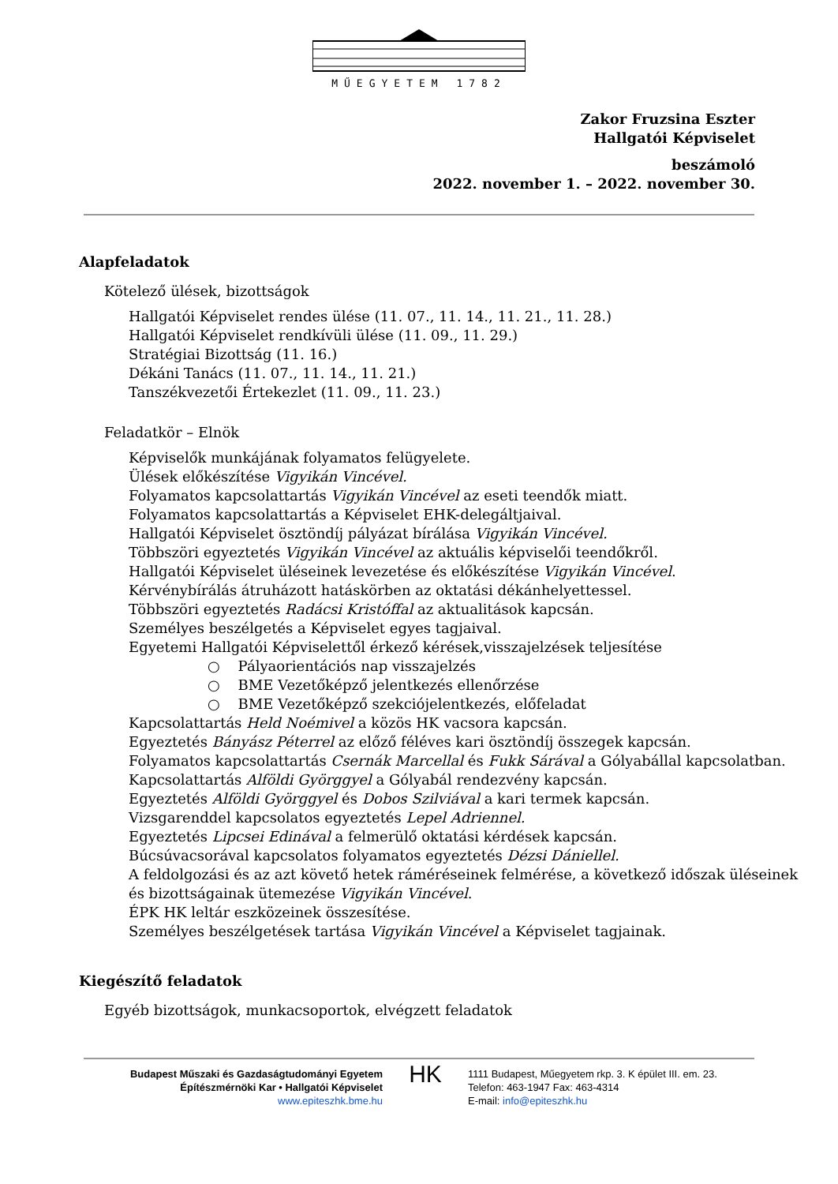MŰEGYETEM 1782
Zakor Fruzsina Eszter
Hallgatói Képviselet
beszámoló
2022. november 1. – 2022. november 30.
Alapfeladatok
Kötelező ülések, bizottságok
Hallgatói Képviselet rendes ülése (11. 07., 11. 14., 11. 21., 11. 28.)
Hallgatói Képviselet rendkívüli ülése (11. 09., 11. 29.)
Stratégiai Bizottság (11. 16.)
Dékáni Tanács (11. 07., 11. 14., 11. 21.)
Tanszékvezetői Értekezlet (11. 09., 11. 23.)
Feladatkör – Elnök
Képviselők munkájának folyamatos felügyelete.
Ülések előkészítése Vigyikán Vincével.
Folyamatos kapcsolattartás Vigyikán Vincével az eseti teendők miatt.
Folyamatos kapcsolattartás a Képviselet EHK-delegáltjaival.
Hallgatói Képviselet ösztöndíj pályázat bírálása Vigyikán Vincével.
Többszöri egyeztetés Vigyikán Vincével az aktuális képviselői teendőkről.
Hallgatói Képviselet üléseinek levezetése és előkészítése Vigyikán Vincével.
Kérvénybírálás átruházott hatáskörben az oktatási dékánhelyettessel.
Többszöri egyeztetés Radácsi Kristóffal az aktualitások kapcsán.
Személyes beszélgetés a Képviselet egyes tagjaival.
Egyetemi Hallgatói Képviselettől érkező kérések,visszajelzések teljesítése
○ Pályaorientációs nap visszajelzés
○ BME Vezetőképző jelentkezés ellenőrzése
○ BME Vezetőképző szekciójelentkezés, előfeladat
Kapcsolattartás Held Noémivel a közös HK vacsora kapcsán.
Egyeztetés Bányász Péterrel az előző féléves kari ösztöndíj összegek kapcsán.
Folyamatos kapcsolattartás Csernák Marcellal és Fukk Sárával a Gólyabállal kapcsolatban.
Kapcsolattartás Alföldi Györggyel a Gólyabál rendezvény kapcsán.
Egyeztetés Alföldi Györggyel és Dobos Szilviával a kari termek kapcsán.
Vizsgarenddel kapcsolatos egyeztetés Lepel Adriennel.
Egyeztetés Lipcsei Edinával a felmerülő oktatási kérdések kapcsán.
Búcsúvacsorával kapcsolatos folyamatos egyeztetés Dézsi Dániellel.
A feldolgozási és az azt követő hetek ráméréseinek felmérése, a következő időszak üléseinek
és bizottságainak ütemezése Vigyikán Vincével.
ÉPK HK leltár eszközeinek összesítése.
Személyes beszélgetések tartása Vigyikán Vincével a Képviselet tagjainak.
Kiegészítő feladatok
Egyéb bizottságok, munkacsoportok, elvégzett feladatok
Budapest Műszaki és Gazdaságtudományi Egyetem
Építészmérnöki Kar • Hallgatói Képviselet
www.epiteszhk.bme.hu
HK
1111 Budapest, Műegyetem rkp. 3. K épület III. em. 23.
Telefon: 463-1947 Fax: 463-4314
E-mail: info@epiteszhk.hu